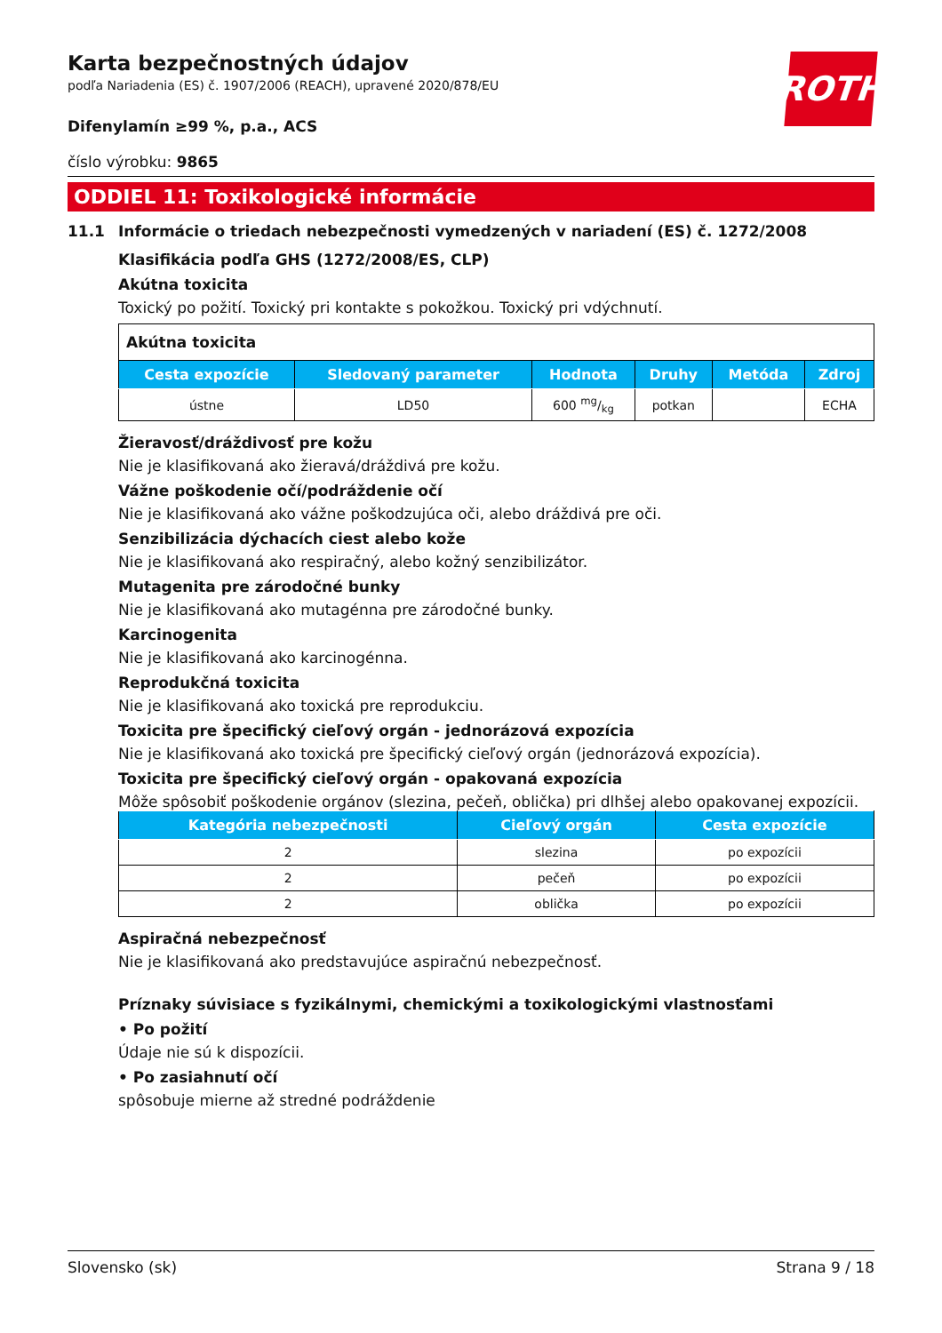ROTH
Karta bezpečnostných údajov
podľa Nariadenia (ES) č. 1907/2006 (REACH), upravené 2020/878/EU
Difenylamín ≥99 %, p.a., ACS
číslo výrobku: 9865
ODDIEL 11: Toxikologické informácie
11.1 Informácie o triedach nebezpečnosti vymedzených v nariadení (ES) č. 1272/2008
Klasifikácia podľa GHS (1272/2008/ES, CLP)
Akútna toxicita
Toxický po požití. Toxický pri kontakte s pokožkou. Toxický pri vdýchnutí.
| Akútna toxicita | | | | | |
| Cesta expozície | Sledovaný parameter | Hodnota | Druhy | Metóda | Zdroj |
| ústne | LD50 | 600 mg/kg | potkan | | ECHA |
Žieravosť/dráždivosť pre kožu
Nie je klasifikovaná ako žieravá/dráždivá pre kožu.
Vážne poškodenie očí/podráždenie očí
Nie je klasifikovaná ako vážne poškodzujúca oči, alebo dráždivá pre oči.
Senzibilizácia dýchacích ciest alebo kože
Nie je klasifikovaná ako respiračný, alebo kožný senzibilizátor.
Mutagenita pre zárodočné bunky
Nie je klasifikovaná ako mutagénna pre zárodočné bunky.
Karcinogenita
Nie je klasifikovaná ako karcinogénna.
Reprodukčná toxicita
Nie je klasifikovaná ako toxická pre reprodukciu.
Toxicita pre špecifický cieľový orgán - jednorázová expozícia
Nie je klasifikovaná ako toxická pre špecifický cieľový orgán (jednorázová expozícia).
Toxicita pre špecifický cieľový orgán - opakovaná expozícia
Môže spôsobiť poškodenie orgánov (slezina, pečeň, oblička) pri dlhšej alebo opakovanej expozícii.
| Kategória nebezpečnosti | Cieľový orgán | Cesta expozície |
| --- | --- | --- |
| 2 | slezina | po expozícii |
| 2 | pečeň | po expozícii |
| 2 | oblička | po expozícii |
Aspiračná nebezpečnosť
Nie je klasifikovaná ako predstavujúce aspiračnú nebezpečnosť.
Príznaky súvisiace s fyzikálnymi, chemickými a toxikologickými vlastnosťami
• Po požití
Údaje nie sú k dispozícii.
• Po zasiahnutí očí
spôsobuje mierne až stredné podráždenie
Slovensko (sk) Strana 9 / 18